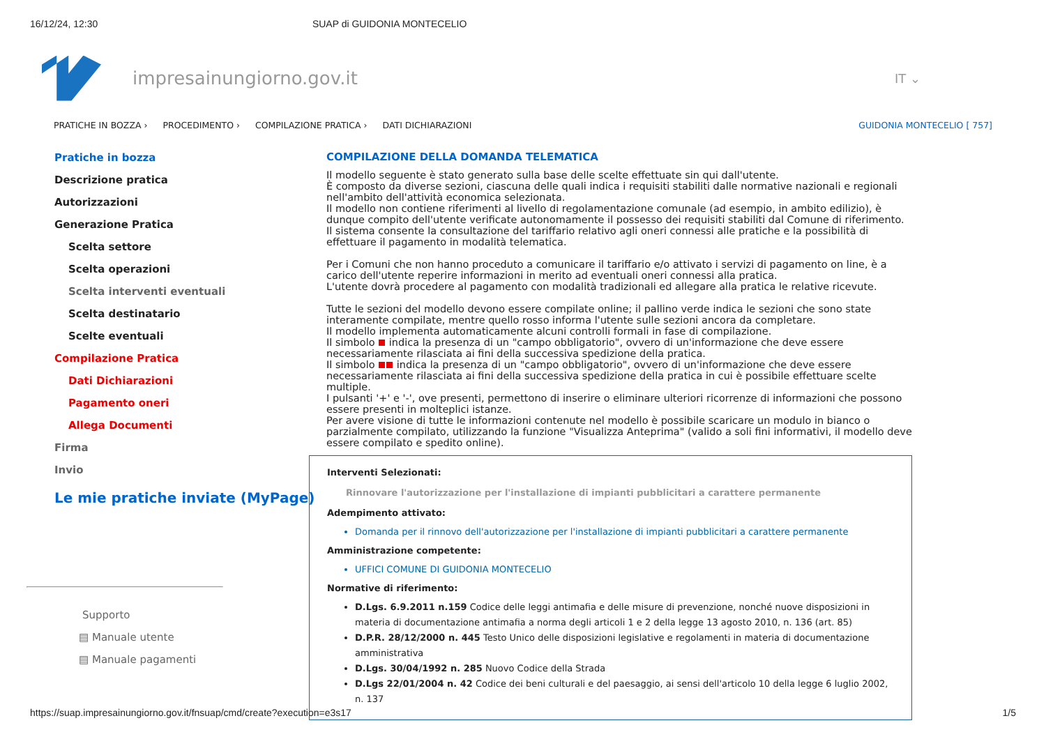16/12/24, 12:30 SUAP di GUIDONIA MONTECELIO
impresainungiorno.gov.it
IT ⌄
PRATICHE IN BOZZA › PROCEDIMENTO › COMPILAZIONE PRATICA › DATI DICHIARAZIONI GUIDONIA MONTECELIO [ 757]
Pratiche in bozza
Descrizione pratica
Autorizzazioni
Generazione Pratica
Scelta settore
Scelta operazioni
Scelta interventi eventuali
Scelta destinatario
Scelte eventuali
Compilazione Pratica
Dati Dichiarazioni
Pagamento oneri
Allega Documenti
Firma
Invio
Le mie pratiche inviate (MyPage)
Supporto
▤ Manuale utente
▤ Manuale pagamenti
COMPILAZIONE DELLA DOMANDA TELEMATICA
Il modello seguente è stato generato sulla base delle scelte effettuate sin qui dall'utente.
È composto da diverse sezioni, ciascuna delle quali indica i requisiti stabiliti dalle normative nazionali e regionali nell'ambito dell'attività economica selezionata.
Il modello non contiene riferimenti al livello di regolamentazione comunale (ad esempio, in ambito edilizio), è dunque compito dell'utente verificate autonomamente il possesso dei requisiti stabiliti dal Comune di riferimento.
Il sistema consente la consultazione del tariffario relativo agli oneri connessi alle pratiche e la possibilità di effettuare il pagamento in modalità telematica.
Per i Comuni che non hanno proceduto a comunicare il tariffario e/o attivato i servizi di pagamento on line, è a carico dell'utente reperire informazioni in merito ad eventuali oneri connessi alla pratica.
L'utente dovrà procedere al pagamento con modalità tradizionali ed allegare alla pratica le relative ricevute.
Tutte le sezioni del modello devono essere compilate online; il pallino verde indica le sezioni che sono state interamente compilate, mentre quello rosso informa l'utente sulle sezioni ancora da completare.
Il modello implementa automaticamente alcuni controlli formali in fase di compilazione.
Il simbolo indica la presenza di un "campo obbligatorio", ovvero di un'informazione che deve essere necessariamente rilasciata ai fini della successiva spedizione della pratica.
Il simbolo indica la presenza di un "campo obbligatorio", ovvero di un'informazione che deve essere necessariamente rilasciata ai fini della successiva spedizione della pratica in cui è possibile effettuare scelte multiple.
I pulsanti '+' e '-', ove presenti, permettono di inserire o eliminare ulteriori ricorrenze di informazioni che possono essere presenti in molteplici istanze.
Per avere visione di tutte le informazioni contenute nel modello è possibile scaricare un modulo in bianco o parzialmente compilato, utilizzando la funzione "Visualizza Anteprima" (valido a soli fini informativi, il modello deve essere compilato e spedito online).
Interventi Selezionati:
Rinnovare l'autorizzazione per l'installazione di impianti pubblicitari a carattere permanente
Adempimento attivato:
Domanda per il rinnovo dell'autorizzazione per l'installazione di impianti pubblicitari a carattere permanente
Amministrazione competente:
UFFICI COMUNE DI GUIDONIA MONTECELIO
Normative di riferimento:
D.Lgs. 6.9.2011 n.159 Codice delle leggi antimafia e delle misure di prevenzione, nonché nuove disposizioni in materia di documentazione antimafia a norma degli articoli 1 e 2 della legge 13 agosto 2010, n. 136 (art. 85)
D.P.R. 28/12/2000 n. 445 Testo Unico delle disposizioni legislative e regolamenti in materia di documentazione amministrativa
D.Lgs. 30/04/1992 n. 285 Nuovo Codice della Strada
D.Lgs 22/01/2004 n. 42 Codice dei beni culturali e del paesaggio, ai sensi dell'articolo 10 della legge 6 luglio 2002, n. 137
https://suap.impresainungiorno.gov.it/fnsuap/cmd/create?execution=e3s17 1/5